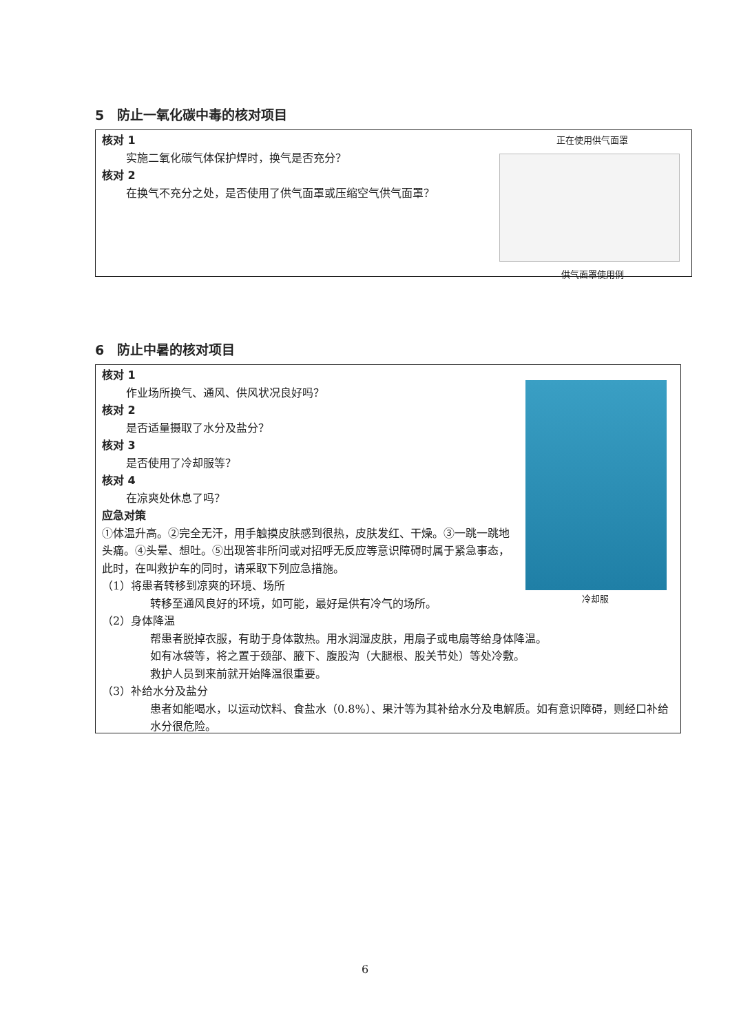5　防止一氧化碳中毒的核对项目
正在使用供气面罩
供气面罩使用例
核对 1
实施二氧化碳气体保护焊时，换气是否充分？
核对 2
在换气不充分之处，是否使用了供气面罩或压缩空气供气面罩？
6　防止中暑的核对项目
冷却服
核对 1
作业场所换气、通风、供风状况良好吗？
核对 2
是否适量摄取了水分及盐分？
核对 3
是否使用了冷却服等？
核对 4
在凉爽处休息了吗？
应急对策
①体温升高。②完全无汗，用手触摸皮肤感到很热，皮肤发红、干燥。③一跳一跳地头痛。④头晕、想吐。⑤出现答非所问或对招呼无反应等意识障碍时属于紧急事态，此时，在叫救护车的同时，请采取下列应急措施。
（1）将患者转移到凉爽的环境、场所
转移至通风良好的环境，如可能，最好是供有冷气的场所。
（2）身体降温
帮患者脱掉衣服，有助于身体散热。用水润湿皮肤，用扇子或电扇等给身体降温。
如有冰袋等，将之置于颈部、腋下、腹股沟（大腿根、股关节处）等处冷敷。
救护人员到来前就开始降温很重要。
（3）补给水分及盐分
患者如能喝水，以运动饮料、食盐水（0.8%）、果汁等为其补给水分及电解质。如有意识障碍，则经口补给水分很危险。
6